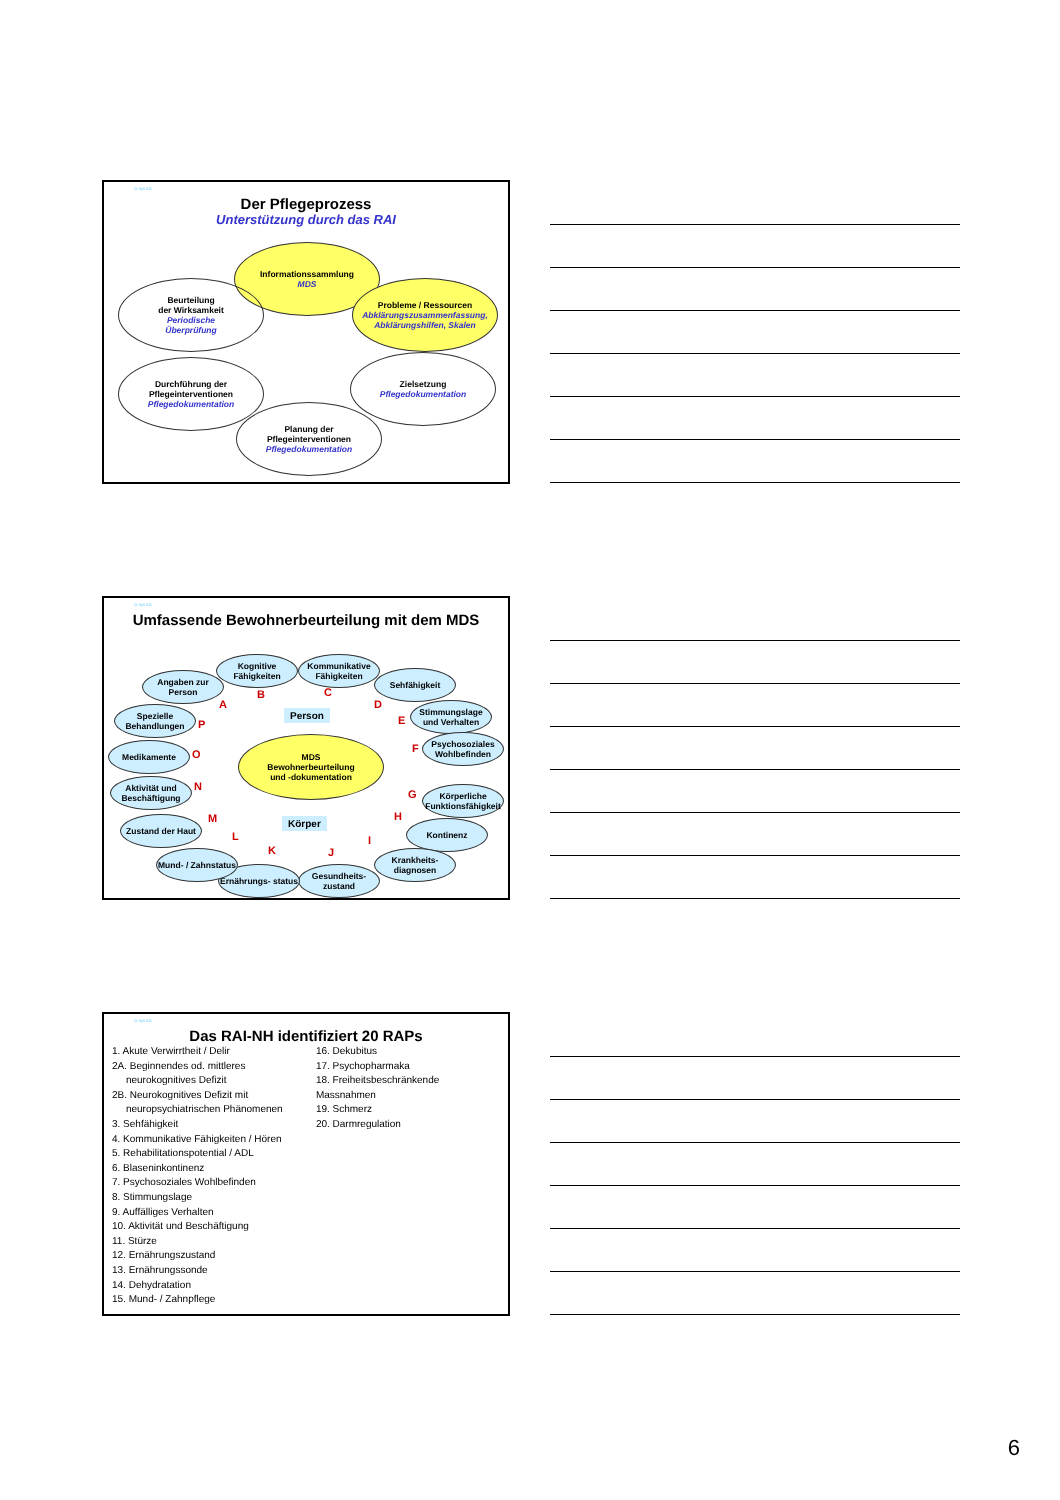Q-Sys AG
Der Pflegeprozess
Unterstützung durch das RAI
Informationssammlung
MDS
Beurteilung
der Wirksamkeit
Periodische
Überprüfung
Probleme / Ressourcen
Abklärungszusammenfassung, Abklärungshilfen, Skalen
Durchführung der
Pflegeinterventionen
Pflegedokumentation
Zielsetzung
Pflegedokumentation
Planung der
Pflegeinterventionen
Pflegedokumentation
Q-Sys AG
Umfassende Bewohnerbeurteilung mit dem MDS
MDS
Bewohnerbeurteilung
und -dokumentation
Person
Körper
Angaben zur Person
Kognitive Fähigkeiten
Kommunikative Fähigkeiten
Sehfähigkeit
Stimmungslage und Verhalten
Psychosoziales Wohlbefinden
Körperliche Funktionsfähigkeit
Kontinenz
Krankheits- diagnosen
Gesundheits- zustand
Ernährungs- status
Mund- / Zahnstatus
Zustand der Haut
Aktivität und Beschäftigung
Medikamente
Spezielle Behandlungen
A
B C
D
E
F
G
H
I
J K
L
M
N
O
P
Q-Sys AG
Das RAI-NH identifiziert 20 RAPs
1. Akute Verwirrtheit / Delir
2A. Beginnendes od. mittleres
neurokognitives Defizit
2B. Neurokognitives Defizit mit
neuropsychiatrischen Phänomenen
3. Sehfähigkeit
4. Kommunikative Fähigkeiten / Hören
5. Rehabilitationspotential / ADL
6. Blaseninkontinenz
7. Psychosoziales Wohlbefinden
8. Stimmungslage
9. Auffälliges Verhalten
10. Aktivität und Beschäftigung
11. Stürze
12. Ernährungszustand
13. Ernährungssonde
14. Dehydratation
15. Mund- / Zahnpflege
16. Dekubitus
17. Psychopharmaka
18. Freiheitsbeschränkende Massnahmen
19. Schmerz
20. Darmregulation
6